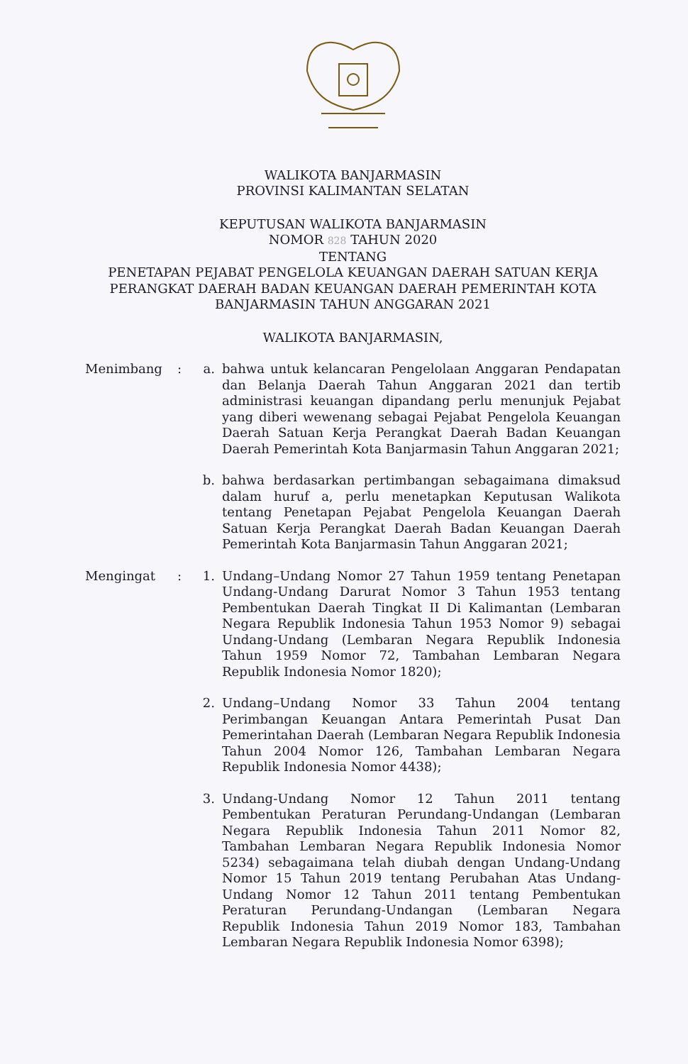WALIKOTA BANJARMASIN
PROVINSI KALIMANTAN SELATAN
KEPUTUSAN WALIKOTA BANJARMASIN
NOMOR 828 TAHUN 2020
TENTANG
PENETAPAN PEJABAT PENGELOLA KEUANGAN DAERAH SATUAN KERJA PERANGKAT DAERAH BADAN KEUANGAN DAERAH PEMERINTAH KOTA BANJARMASIN TAHUN ANGGARAN 2021
WALIKOTA BANJARMASIN,
Menimbang : a. bahwa untuk kelancaran Pengelolaan Anggaran Pendapatan dan Belanja Daerah Tahun Anggaran 2021 dan tertib administrasi keuangan dipandang perlu menunjuk Pejabat yang diberi wewenang sebagai Pejabat Pengelola Keuangan Daerah Satuan Kerja Perangkat Daerah Badan Keuangan Daerah Pemerintah Kota Banjarmasin Tahun Anggaran 2021;
b. bahwa berdasarkan pertimbangan sebagaimana dimaksud dalam huruf a, perlu menetapkan Keputusan Walikota tentang Penetapan Pejabat Pengelola Keuangan Daerah Satuan Kerja Perangkat Daerah Badan Keuangan Daerah Pemerintah Kota Banjarmasin Tahun Anggaran 2021;
Mengingat : 1. Undang–Undang Nomor 27 Tahun 1959 tentang Penetapan Undang-Undang Darurat Nomor 3 Tahun 1953 tentang Pembentukan Daerah Tingkat II Di Kalimantan (Lembaran Negara Republik Indonesia Tahun 1953 Nomor 9) sebagai Undang-Undang (Lembaran Negara Republik Indonesia Tahun 1959 Nomor 72, Tambahan Lembaran Negara Republik Indonesia Nomor 1820);
2. Undang–Undang Nomor 33 Tahun 2004 tentang Perimbangan Keuangan Antara Pemerintah Pusat Dan Pemerintahan Daerah (Lembaran Negara Republik Indonesia Tahun 2004 Nomor 126, Tambahan Lembaran Negara Republik Indonesia Nomor 4438);
3. Undang-Undang Nomor 12 Tahun 2011 tentang Pembentukan Peraturan Perundang-Undangan (Lembaran Negara Republik Indonesia Tahun 2011 Nomor 82, Tambahan Lembaran Negara Republik Indonesia Nomor 5234) sebagaimana telah diubah dengan Undang-Undang Nomor 15 Tahun 2019 tentang Perubahan Atas Undang-Undang Nomor 12 Tahun 2011 tentang Pembentukan Peraturan Perundang-Undangan (Lembaran Negara Republik Indonesia Tahun 2019 Nomor 183, Tambahan Lembaran Negara Republik Indonesia Nomor 6398);